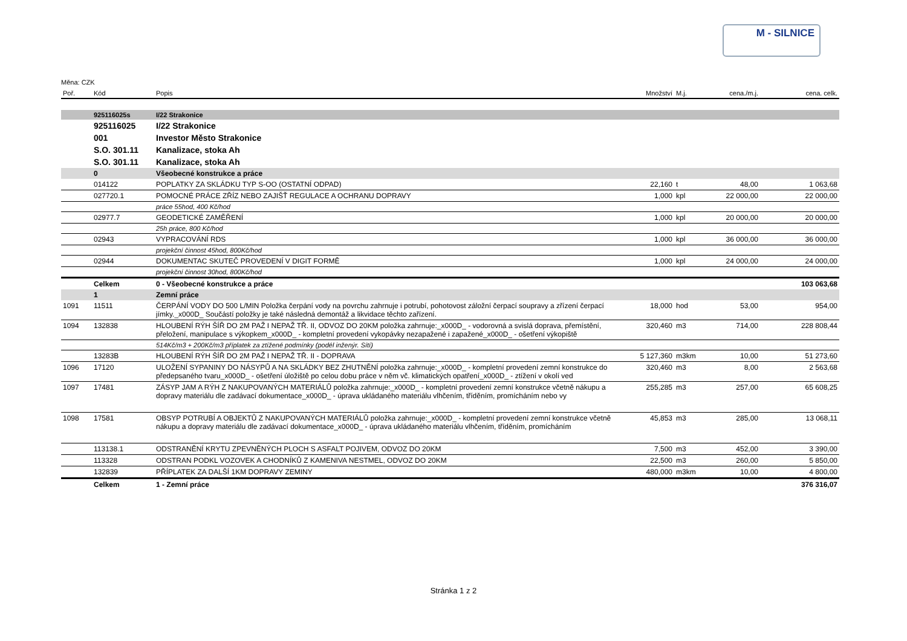M - SILNICE
Měna: CZK
| Poř. | Kód | Popis | Množství | M.j. | cena./m.j. | cena. celk. |
| --- | --- | --- | --- | --- | --- | --- |
| | 925116025s | I/22 Strakonice | | | | |
| | 925116025 | I/22 Strakonice | | | | |
| | 001 | Investor Město Strakonice | | | | |
| | S.O. 301.11 | Kanalizace, stoka Ah | | | | |
| | S.O. 301.11 | Kanalizace, stoka Ah | | | | |
| | 0 | Všeobecné konstrukce a práce | | | | |
| | 014122 | POPLATKY ZA SKLÁDKU TYP S-OO (OSTATNÍ ODPAD) | 22,160 | t | 48,00 | 1 063,68 |
| | 027720.1 | POMOCNÉ PRÁCE ZŘÍZ NEBO ZAJIŠŤ REGULACE A OCHRANU DOPRAVY | 1,000 | kpl | 22 000,00 | 22 000,00 |
| | | práce 55hod, 400 Kč/hod | | | | |
| | 02977.7 | GEODETICKÉ ZAMĚŘENÍ | 1,000 | kpl | 20 000,00 | 20 000,00 |
| | | 25h práce, 800 Kč/hod | | | | |
| | 02943 | VYPRACOVÁNÍ RDS | 1,000 | kpl | 36 000,00 | 36 000,00 |
| | | projekční činnost 45hod, 800Kč/hod | | | | |
| | 02944 | DOKUMENTAC SKUTEČ PROVEDENÍ V DIGIT FORMĚ | 1,000 | kpl | 24 000,00 | 24 000,00 |
| | | projekční činnost 30hod, 800Kč/hod | | | | |
| | Celkem | 0 - Všeobecné konstrukce a práce | | | | 103 063,68 |
| | 1 | Zemní práce | | | | |
| 1091 | 11511 | ČERPÁNÍ VODY DO 500 L/MIN Položka čerpání vody na povrchu zahrnuje i potrubí, pohotovost záložní čerpací soupravy a zřízení čerpací jímky._x000D_ Součástí položky je také následná demontáž a likvidace těchto zařízení. | 18,000 | hod | 53,00 | 954,00 |
| 1094 | 132838 | HLOUBENÍ RÝH ŠÍŘ DO 2M PAŽ I NEPAŽ TŘ. II, ODVOZ DO 20KM položka zahrnuje:_x000D_ - vodorovná a svislá doprava, přemístění, přeložení, manipulace s výkopkem_x000D_ - kompletní provedení vykopávky nezapažené i zapažené_x000D_ - ošetření výkopiště | 320,460 | m3 | 714,00 | 228 808,44 |
| | | 514Kč/m3 + 200Kč/m3 příplatek za ztížené podmínky (podél inženýr. Sítí) | | | | |
| | 13283B | HLOUBENÍ RÝH ŠÍŘ DO 2M PAŽ I NEPAŽ TŘ. II - DOPRAVA | 5 127,360 | m3km | 10,00 | 51 273,60 |
| 1096 | 17120 | ULOŽENÍ SYPANINY DO NÁSYPŮ A NA SKLÁDKY BEZ ZHUTNĚNÍ položka zahrnuje:_x000D_ - kompletní provedení zemní konstrukce do předepsaného tvaru_x000D_ - ošetření úložiště po celou dobu práce v něm vč. klimatických opatření_x000D_ - ztížení v okolí ved | 320,460 | m3 | 8,00 | 2 563,68 |
| 1097 | 17481 | ZÁSYP JAM A RÝH Z NAKUPOVANÝCH MATERIÁLŮ položka zahrnuje:_x000D_ - kompletní provedení zemní konstrukce včetně nákupu a dopravy materiálu dle zadávací dokumentace_x000D_ - úprava ukládaného materiálu vlhčením, tříděním, promícháním nebo vy | 255,285 | m3 | 257,00 | 65 608,25 |
| 1098 | 17581 | OBSYP POTRUBÍ A OBJEKTŮ Z NAKUPOVANÝCH MATERIÁLŮ položka zahrnuje:_x000D_ - kompletní provedení zemní konstrukce včetně nákupu a dopravy materiálu dle zadávací dokumentace_x000D_ - úprava ukládaného materiálu vlhčením, tříděním, promícháním | 45,853 | m3 | 285,00 | 13 068,11 |
| | 113138.1 | ODSTRANĚNÍ KRYTU ZPEVNĚNÝCH PLOCH S ASFALT POJIVEM, ODVOZ DO 20KM | 7,500 | m3 | 452,00 | 3 390,00 |
| | 113328 | ODSTRAN PODKL VOZOVEK A CHODNÍKŮ Z KAMENIVA NESTMEL, ODVOZ DO 20KM | 22,500 | m3 | 260,00 | 5 850,00 |
| | 132839 | PŘÍPLATEK ZA DALŠÍ 1KM DOPRAVY ZEMINY | 480,000 | m3km | 10,00 | 4 800,00 |
| | Celkem | 1 - Zemní práce | | | | 376 316,07 |
Stránka 1 z 2